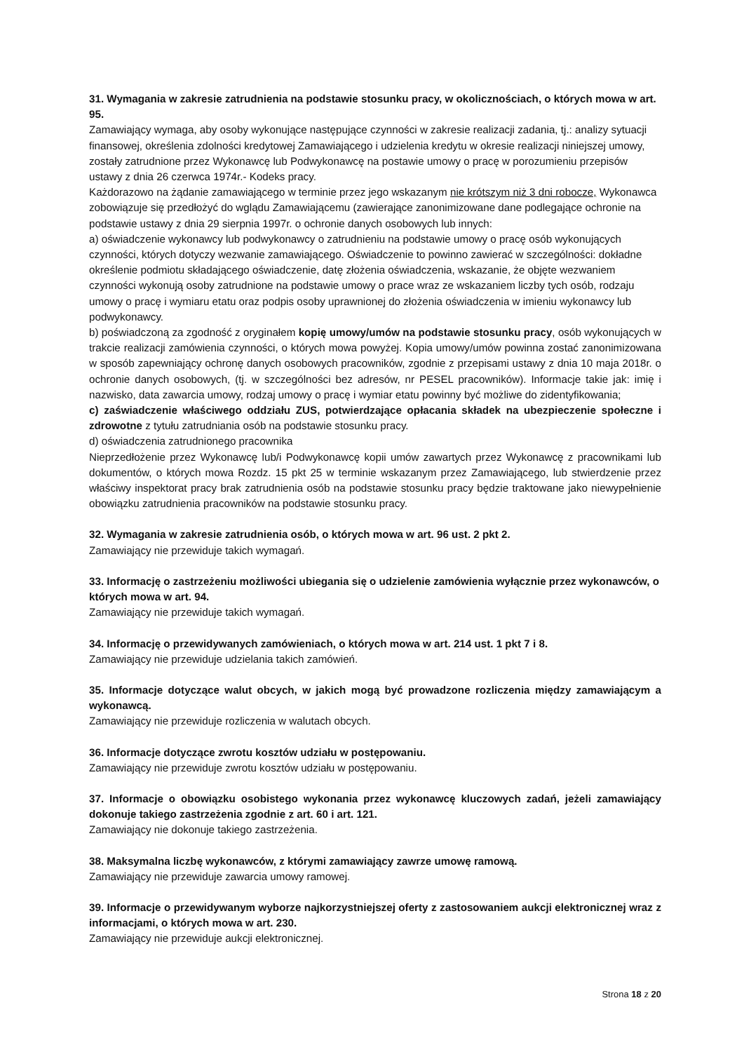31. Wymagania w zakresie zatrudnienia na podstawie stosunku pracy, w okolicznościach, o których mowa w art. 95.
Zamawiający wymaga, aby osoby wykonujące następujące czynności w zakresie realizacji zadania, tj.: analizy sytuacji finansowej, określenia zdolności kredytowej Zamawiającego i udzielenia kredytu w okresie realizacji niniejszej umowy, zostały zatrudnione przez Wykonawcę lub Podwykonawcę na postawie umowy o pracę w porozumieniu przepisów ustawy z dnia 26 czerwca 1974r.- Kodeks pracy.
Każdorazowo na żądanie zamawiającego w terminie przez jego wskazanym nie krótszym niż 3 dni robocze, Wykonawca zobowiązuje się przedłożyć do wglądu Zamawiającemu (zawierające zanonimizowane dane podlegające ochronie na podstawie ustawy z dnia 29 sierpnia 1997r. o ochronie danych osobowych lub innych:
a) oświadczenie wykonawcy lub podwykonawcy o zatrudnieniu na podstawie umowy o pracę osób wykonujących czynności, których dotyczy wezwanie zamawiającego. Oświadczenie to powinno zawierać w szczególności: dokładne określenie podmiotu składającego oświadczenie, datę złożenia oświadczenia, wskazanie, że objęte wezwaniem czynności wykonują osoby zatrudnione na podstawie umowy o prace wraz ze wskazaniem liczby tych osób, rodzaju umowy o pracę i wymiaru etatu oraz podpis osoby uprawnionej do złożenia oświadczenia w imieniu wykonawcy lub podwykonawcy.
b) poświadczoną za zgodność z oryginałem kopię umowy/umów na podstawie stosunku pracy, osób wykonujących w trakcie realizacji zamówienia czynności, o których mowa powyżej. Kopia umowy/umów powinna zostać zanonimizowana w sposób zapewniający ochronę danych osobowych pracowników, zgodnie z przepisami ustawy z dnia 10 maja 2018r. o ochronie danych osobowych, (tj. w szczególności bez adresów, nr PESEL pracowników). Informacje takie jak: imię i nazwisko, data zawarcia umowy, rodzaj umowy o pracę i wymiar etatu powinny być możliwe do zidentyfikowania;
c) zaświadczenie właściwego oddziału ZUS, potwierdzające opłacania składek na ubezpieczenie społeczne i zdrowotne z tytułu zatrudniania osób na podstawie stosunku pracy.
d) oświadczenia zatrudnionego pracownika
Nieprzedłożenie przez Wykonawcę lub/i Podwykonawcę kopii umów zawartych przez Wykonawcę z pracownikami lub dokumentów, o których mowa Rozdz. 15 pkt 25 w terminie wskazanym przez Zamawiającego, lub stwierdzenie przez właściwy inspektorat pracy brak zatrudnienia osób na podstawie stosunku pracy będzie traktowane jako niewypełnienie obowiązku zatrudnienia pracowników na podstawie stosunku pracy.
32. Wymagania w zakresie zatrudnienia osób, o których mowa w art. 96 ust. 2 pkt 2.
Zamawiający nie przewiduje takich wymagań.
33. Informację o zastrzeżeniu możliwości ubiegania się o udzielenie zamówienia wyłącznie przez wykonawców, o których mowa w art. 94.
Zamawiający nie przewiduje takich wymagań.
34. Informację o przewidywanych zamówieniach, o których mowa w art. 214 ust. 1 pkt 7 i 8.
Zamawiający nie przewiduje udzielania takich zamówień.
35. Informacje dotyczące walut obcych, w jakich mogą być prowadzone rozliczenia między zamawiającym a wykonawcą.
Zamawiający nie przewiduje rozliczenia w walutach obcych.
36. Informacje dotyczące zwrotu kosztów udziału w postępowaniu.
Zamawiający nie przewiduje zwrotu kosztów udziału w postępowaniu.
37. Informacje o obowiązku osobistego wykonania przez wykonawcę kluczowych zadań, jeżeli zamawiający dokonuje takiego zastrzeżenia zgodnie z art. 60 i art. 121.
Zamawiający nie dokonuje takiego zastrzeżenia.
38. Maksymalna liczbę wykonawców, z którymi zamawiający zawrze umowę ramową.
Zamawiający nie przewiduje zawarcia umowy ramowej.
39. Informacje o przewidywanym wyborze najkorzystniejszej oferty z zastosowaniem aukcji elektronicznej wraz z informacjami, o których mowa w art. 230.
Zamawiający nie przewiduje aukcji elektronicznej.
Strona 18 z 20